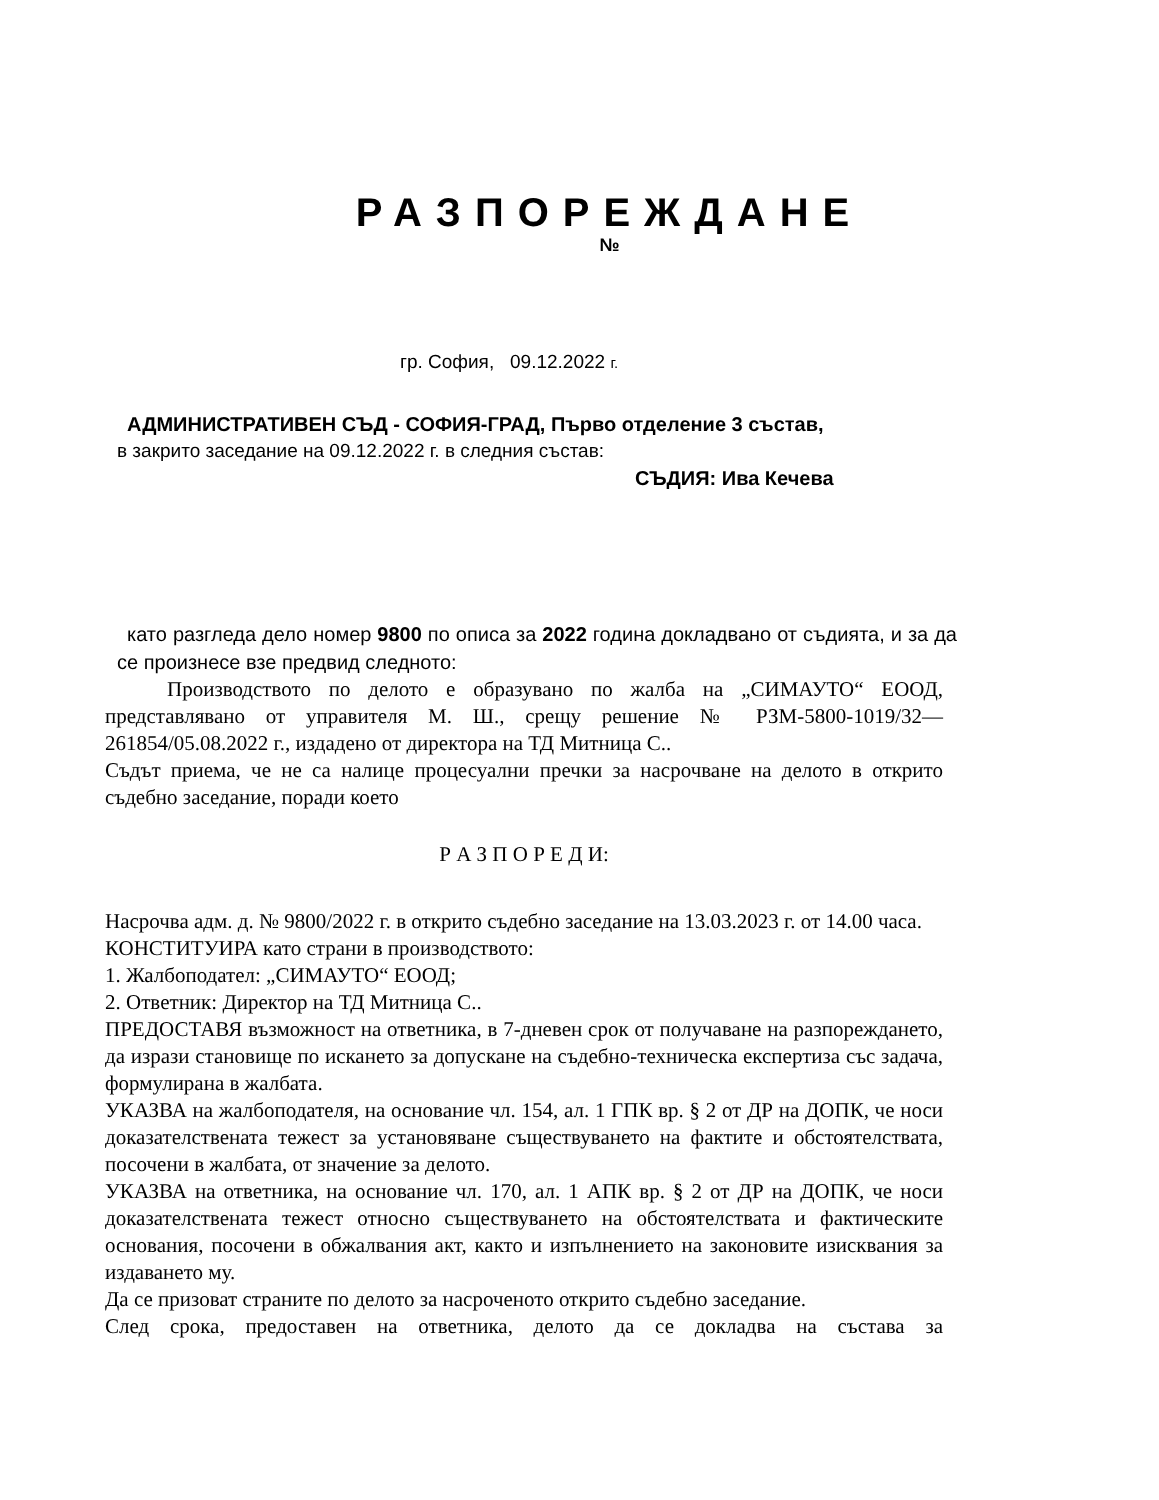РАЗПОРЕЖДАНЕ
№
гр. София, 09.12.2022 г.
АДМИНИСТРАТИВЕН СЪД - СОФИЯ-ГРАД, Първо отделение 3 състав,
в закрито заседание на 09.12.2022 г. в следния състав:
СЪДИЯ: Ива Кечева
като разгледа дело номер 9800 по описа за 2022 година докладвано от съдията, и за да се произнесе взе предвид следното:
Производството по делото е образувано по жалба на „СИМАУТО“ ЕООД, представлявано от управителя М. Ш., срещу решение № РЗМ-5800-1019/32—261854/05.08.2022 г., издадено от директора на ТД Митница С..
Съдът приема, че не са налице процесуални пречки за насрочване на делото в открито съдебно заседание, поради което
Р А З П О Р Е Д И:
Насрочва адм. д. № 9800/2022 г. в открито съдебно заседание на 13.03.2023 г. от 14.00 часа.
КОНСТИТУИРА като страни в производството:
1. Жалбоподател: „СИМАУТО“ ЕООД;
2. Ответник: Директор на ТД Митница С..
ПРЕДОСТАВЯ възможност на ответника, в 7-дневен срок от получаване на разпореждането, да изрази становище по искането за допускане на съдебно-техническа експертиза със задача, формулирана в жалбата.
УКАЗВА на жалбоподателя, на основание чл. 154, ал. 1 ГПК вр. § 2 от ДР на ДОПК, че носи доказателствената тежест за установяване съществуването на фактите и обстоятелствата, посочени в жалбата, от значение за делото.
УКАЗВА на ответника, на основание чл. 170, ал. 1 АПК вр. § 2 от ДР на ДОПК, че носи доказателствената тежест относно съществуването на обстоятелствата и фактическите основания, посочени в обжалвания акт, както и изпълнението на законовите изисквания за издаването му.
Да се призоват страните по делото за насроченото открито съдебно заседание.
След срока, предоставен на ответника, делото да се докладва на състава за